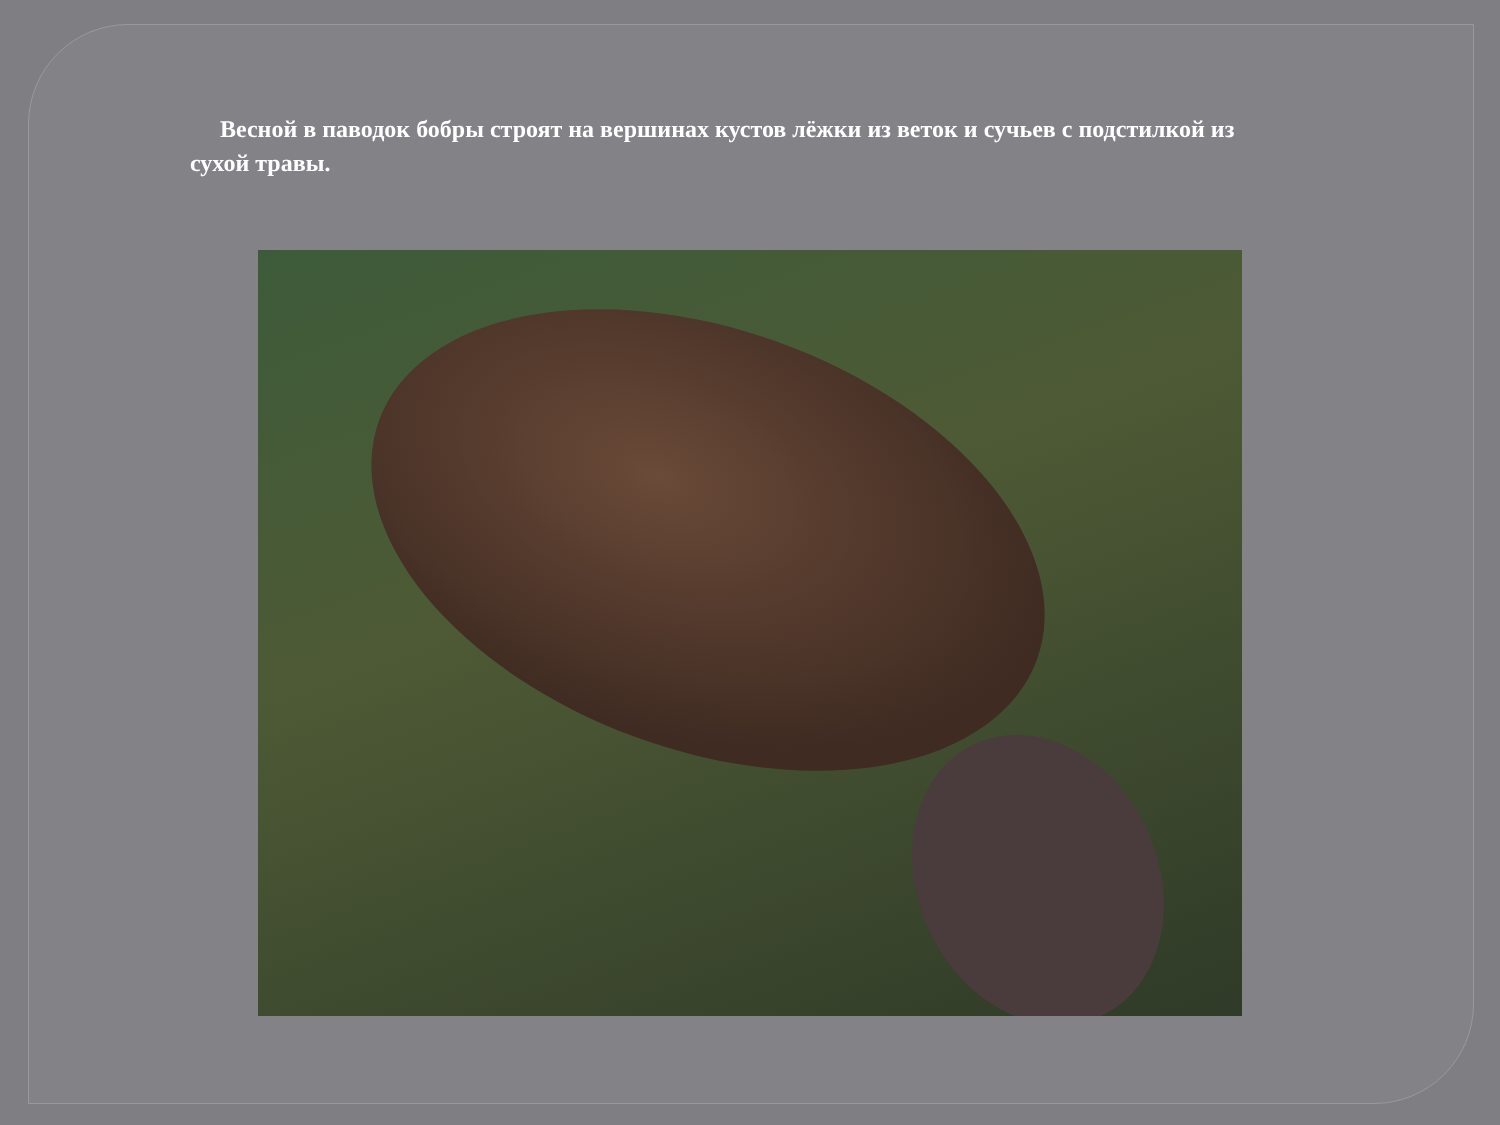Весной в паводок бобры строят на вершинах кустов лёжки из веток и сучьев с подстилкой из сухой травы.